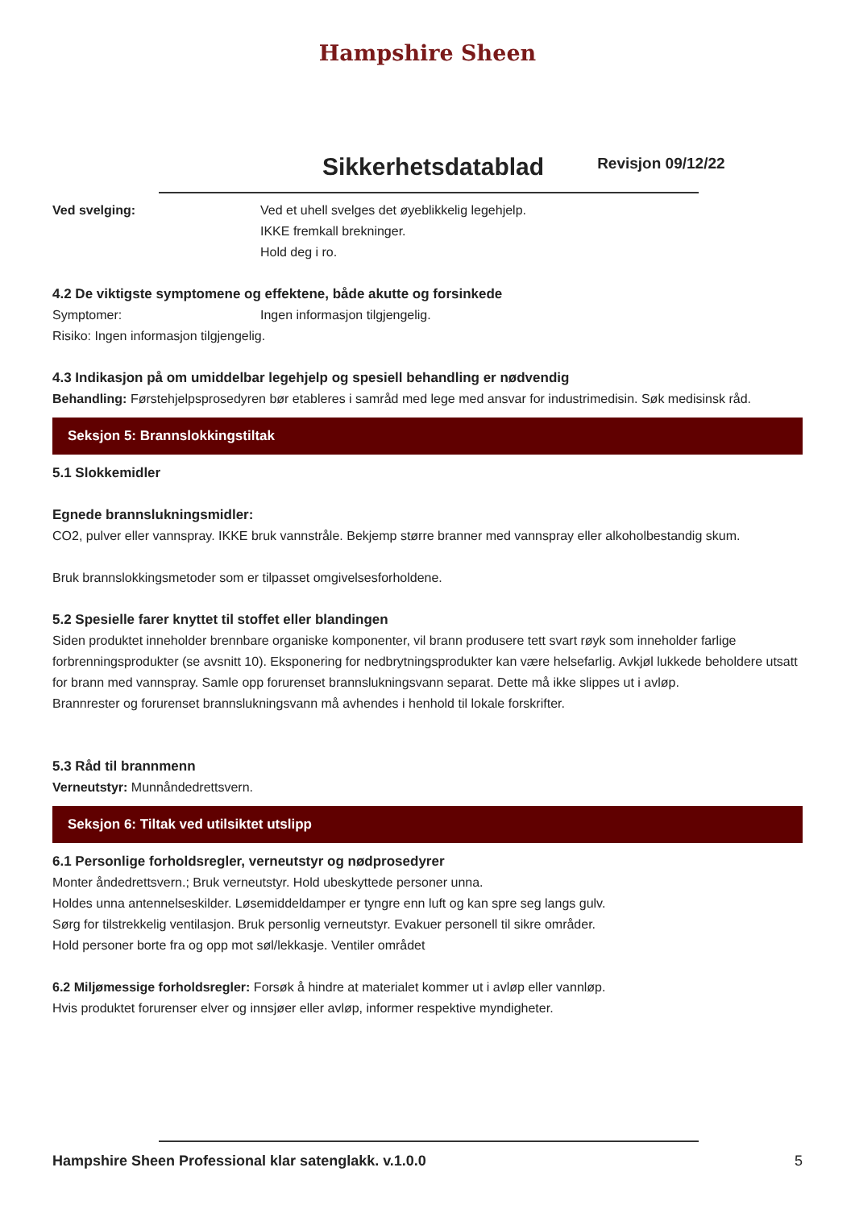Hampshire Sheen
Sikkerhetsdatablad
Revisjon 09/12/22
Ved svelging: Ved et uhell svelges det øyeblikkelig legehjelp.
IKKE fremkall brekninger.
Hold deg i ro.
4.2 De viktigste symptomene og effektene, både akutte og forsinkede
Symptomer: Ingen informasjon tilgjengelig.
Risiko: Ingen informasjon tilgjengelig.
4.3 Indikasjon på om umiddelbar legehjelp og spesiell behandling er nødvendig
Behandling: Førstehjelpsprosedyren bør etableres i samråd med lege med ansvar for industrimedisin. Søk medisinsk råd.
Seksjon 5: Brannslokkingstiltak
5.1 Slokkemidler
Egnede brannslukningsmidler:
CO2, pulver eller vannspray. IKKE bruk vannstråle. Bekjemp større branner med vannspray eller alkoholbestandig skum.
Bruk brannslokkingsmetoder som er tilpasset omgivelsesforholdene.
5.2 Spesielle farer knyttet til stoffet eller blandingen
Siden produktet inneholder brennbare organiske komponenter, vil brann produsere tett svart røyk som inneholder farlige forbrenningsprodukter (se avsnitt 10). Eksponering for nedbrytningsprodukter kan være helsefarlig. Avkjøl lukkede beholdere utsatt for brann med vannspray. Samle opp forurenset brannslukningsvann separat. Dette må ikke slippes ut i avløp.
Brannrester og forurenset brannslukningsvann må avhendes i henhold til lokale forskrifter.
5.3 Råd til brannmenn
Verneutstyr: Munnåndedrettsvern.
Seksjon 6: Tiltak ved utilsiktet utslipp
6.1 Personlige forholdsregler, verneutstyr og nødprosedyrer
Monter åndedrettsvern.; Bruk verneutstyr. Hold ubeskyttede personer unna.
Holdes unna antennelseskilder. Løsemiddeldamper er tyngre enn luft og kan spre seg langs gulv.
Sørg for tilstrekkelig ventilasjon. Bruk personlig verneutstyr. Evakuer personell til sikre områder.
Hold personer borte fra og opp mot søl/lekkasje. Ventiler området
6.2 Miljømessige forholdsregler: Forsøk å hindre at materialet kommer ut i avløp eller vannløp.
Hvis produktet forurenser elver og innsjøer eller avløp, informer respektive myndigheter.
Hampshire Sheen Professional klar satenglakk. v.1.0.0 5